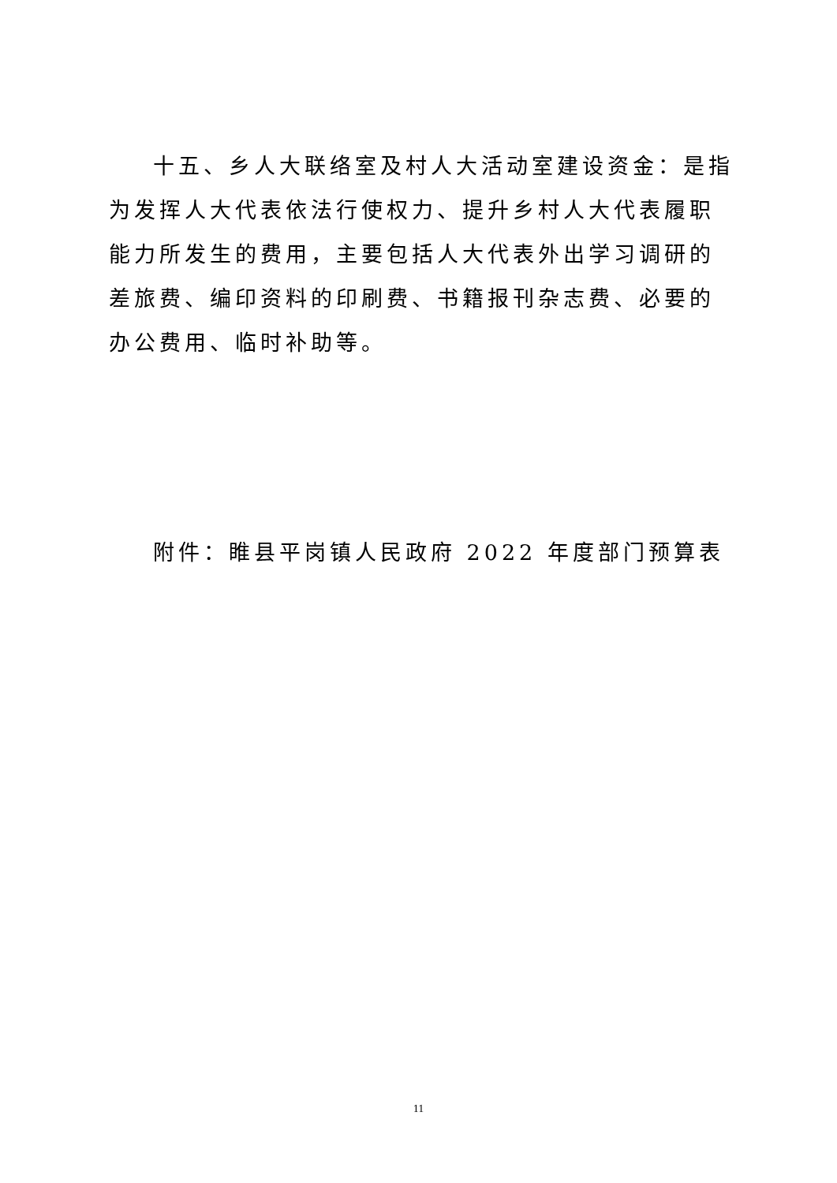十五、乡人大联络室及村人大活动室建设资金：是指为发挥人大代表依法行使权力、提升乡村人大代表履职能力所发生的费用，主要包括人大代表外出学习调研的差旅费、编印资料的印刷费、书籍报刊杂志费、必要的办公费用、临时补助等。
附件：睢县平岗镇人民政府 2022 年度部门预算表
11